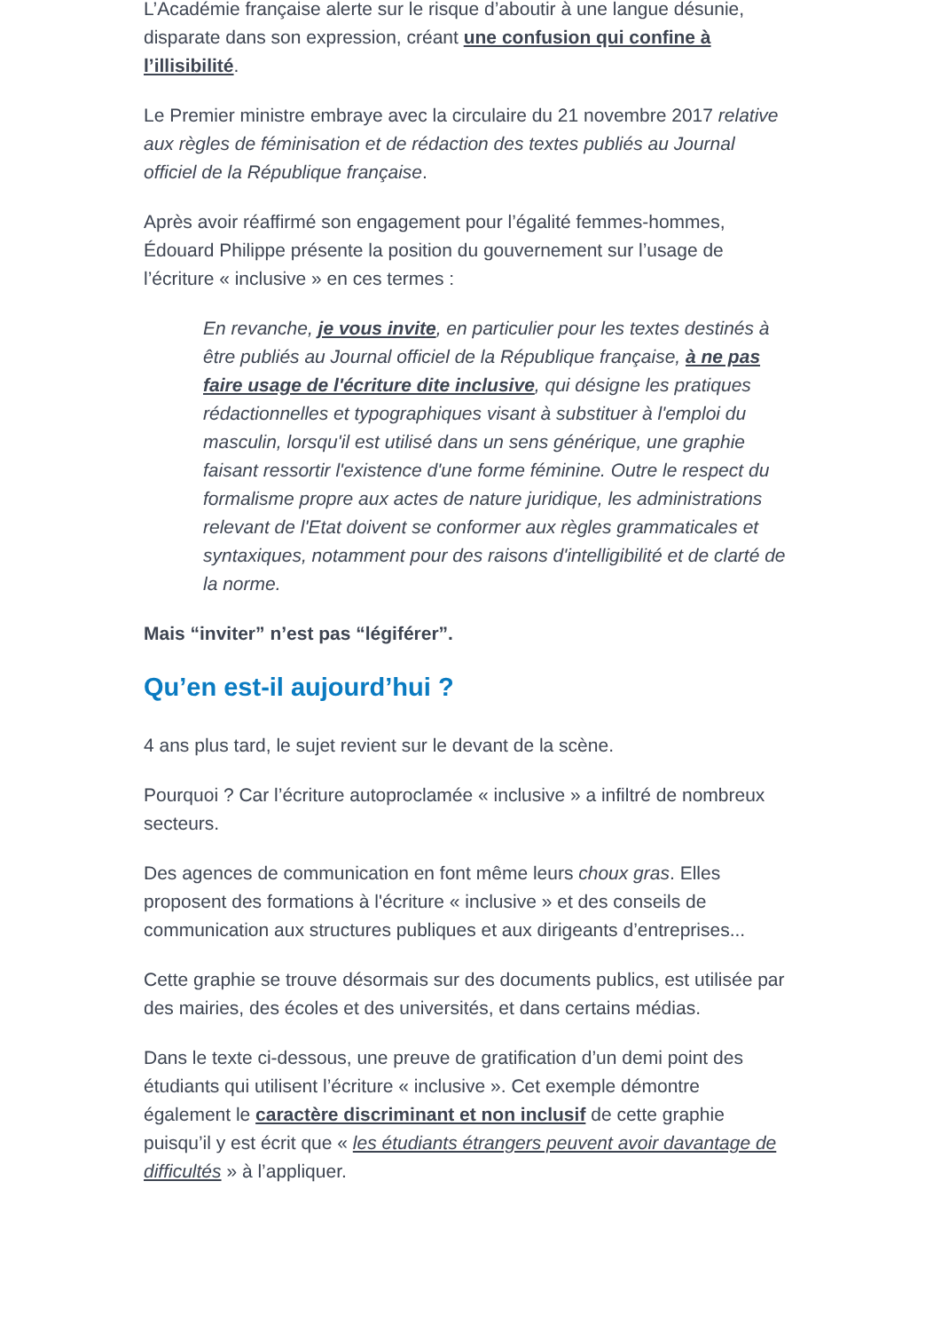L’Académie française alerte sur le risque d’aboutir à une langue désunie, disparate dans son expression, créant une confusion qui confine à l’illisibilité.
Le Premier ministre embraye avec la circulaire du 21 novembre 2017 relative aux règles de féminisation et de rédaction des textes publiés au Journal officiel de la République française.
Après avoir réaffirmé son engagement pour l’égalité femmes-hommes, Édouard Philippe présente la position du gouvernement sur l’usage de l’écriture « inclusive » en ces termes :
En revanche, je vous invite, en particulier pour les textes destinés à être publiés au Journal officiel de la République française, à ne pas faire usage de l'écriture dite inclusive, qui désigne les pratiques rédactionnelles et typographiques visant à substituer à l'emploi du masculin, lorsqu'il est utilisé dans un sens générique, une graphie faisant ressortir l'existence d'une forme féminine. Outre le respect du formalisme propre aux actes de nature juridique, les administrations relevant de l'Etat doivent se conformer aux règles grammaticales et syntaxiques, notamment pour des raisons d'intelligibilité et de clarté de la norme.
Mais “inviter” n’est pas “légiférer”.
Qu’en est-il aujourd’hui ?
4 ans plus tard, le sujet revient sur le devant de la scène.
Pourquoi ? Car l’écriture autoproclamée « inclusive » a infiltré de nombreux secteurs.
Des agences de communication en font même leurs choux gras. Elles proposent des formations à l'écriture « inclusive » et des conseils de communication aux structures publiques et aux dirigeants d’entreprises...
Cette graphie se trouve désormais sur des documents publics, est utilisée par des mairies, des écoles et des universités, et dans certains médias.
Dans le texte ci-dessous, une preuve de gratification d’un demi point des étudiants qui utilisent l’écriture « inclusive ». Cet exemple démontre également le caractère discriminant et non inclusif de cette graphie puisqu’il y est écrit que « les étudiants étrangers peuvent avoir davantage de difficultés » à l’appliquer.